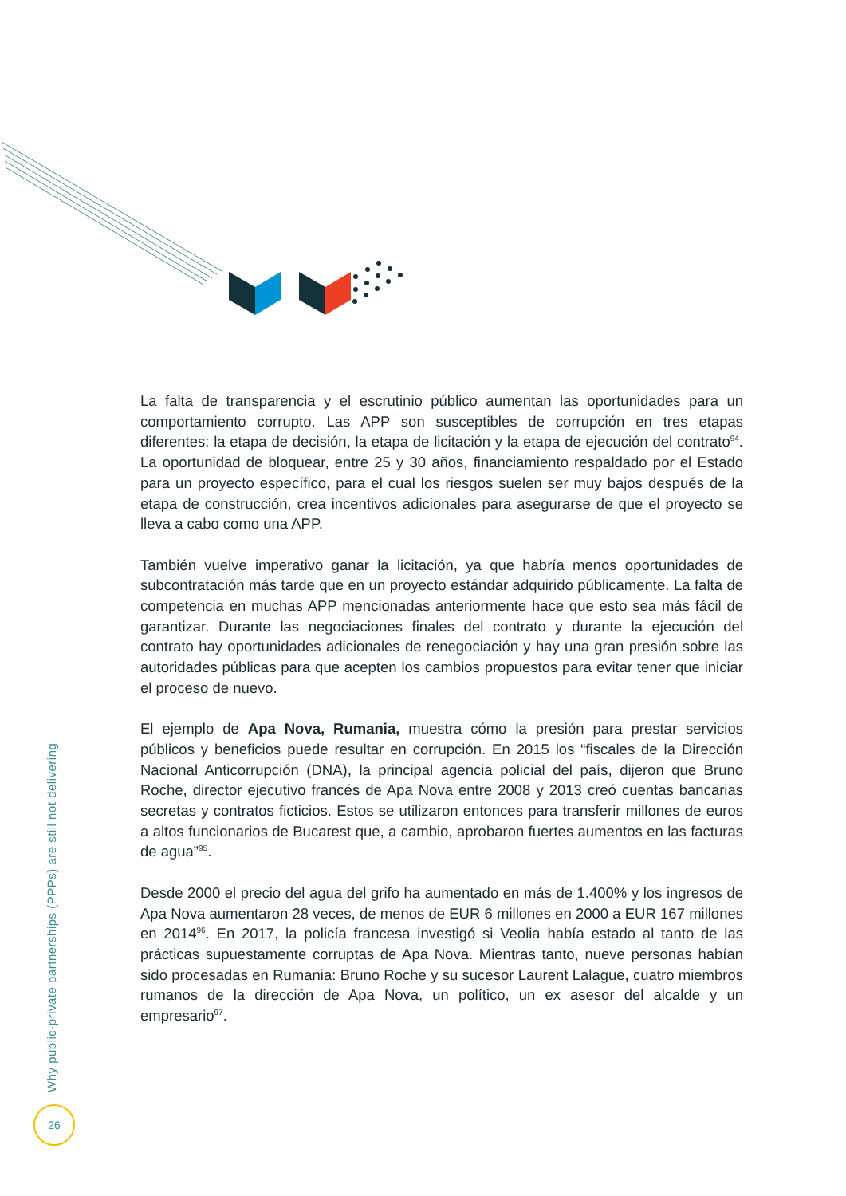La falta de transparencia y el escrutinio público aumentan las oportunidades para un comportamiento corrupto. Las APP son susceptibles de corrupción en tres etapas diferentes: la etapa de decisión, la etapa de licitación y la etapa de ejecución del contrato<sup>94</sup>. La oportunidad de bloquear, entre 25 y 30 años, financiamiento respaldado por el Estado para un proyecto específico, para el cual los riesgos suelen ser muy bajos después de la etapa de construcción, crea incentivos adicionales para asegurarse de que el proyecto se lleva a cabo como una APP.
También vuelve imperativo ganar la licitación, ya que habría menos oportunidades de subcontratación más tarde que en un proyecto estándar adquirido públicamente. La falta de competencia en muchas APP mencionadas anteriormente hace que esto sea más fácil de garantizar. Durante las negociaciones finales del contrato y durante la ejecución del contrato hay oportunidades adicionales de renegociación y hay una gran presión sobre las autoridades públicas para que acepten los cambios propuestos para evitar tener que iniciar el proceso de nuevo.
El ejemplo de Apa Nova, Rumania, muestra cómo la presión para prestar servicios públicos y beneficios puede resultar en corrupción. En 2015 los “fiscales de la Dirección Nacional Anticorrupción (DNA), la principal agencia policial del país, dijeron que Bruno Roche, director ejecutivo francés de Apa Nova entre 2008 y 2013 creó cuentas bancarias secretas y contratos ficticios. Estos se utilizaron entonces para transferir millones de euros a altos funcionarios de Bucarest que, a cambio, aprobaron fuertes aumentos en las facturas de agua”<sup>95</sup>.
Desde 2000 el precio del agua del grifo ha aumentado en más de 1.400% y los ingresos de Apa Nova aumentaron 28 veces, de menos de EUR 6 millones en 2000 a EUR 167 millones en 2014<sup>96</sup>. En 2017, la policía francesa investigó si Veolia había estado al tanto de las prácticas supuestamente corruptas de Apa Nova. Mientras tanto, nueve personas habían sido procesadas en Rumania: Bruno Roche y su sucesor Laurent Lalague, cuatro miembros rumanos de la dirección de Apa Nova, un político, un ex asesor del alcalde y un empresario<sup>97</sup>.
Why public-private partnerships (PPPs) are still not delivering
26